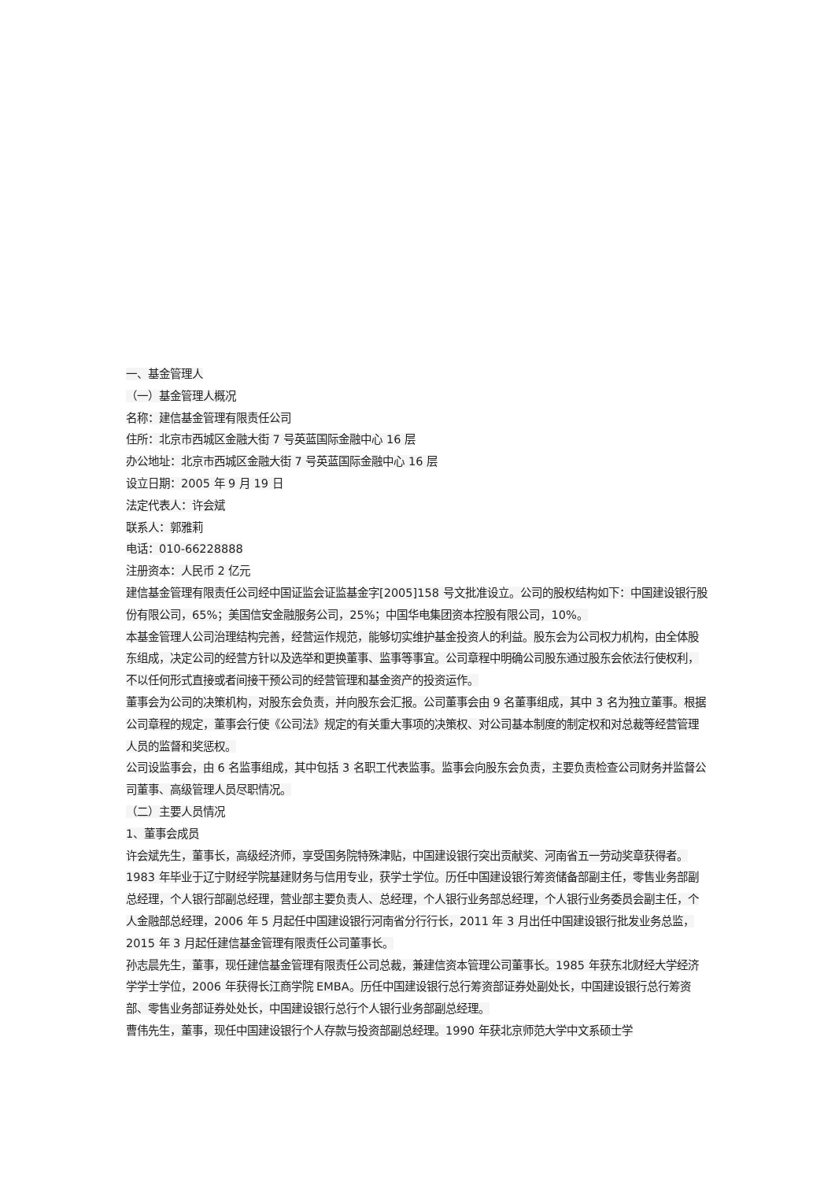一、基金管理人
（一）基金管理人概况
名称：建信基金管理有限责任公司
住所：北京市西城区金融大街 7 号英蓝国际金融中心 16 层
办公地址：北京市西城区金融大街 7 号英蓝国际金融中心 16 层
设立日期：2005 年 9 月 19 日
法定代表人：许会斌
联系人：郭雅莉
电话：010-66228888
注册资本：人民币 2 亿元
建信基金管理有限责任公司经中国证监会证监基金字[2005]158 号文批准设立。公司的股权结构如下：中国建设银行股份有限公司，65%；美国信安金融服务公司，25%；中国华电集团资本控股有限公司，10%。
本基金管理人公司治理结构完善，经营运作规范，能够切实维护基金投资人的利益。股东会为公司权力机构，由全体股东组成，决定公司的经营方针以及选举和更换董事、监事等事宜。公司章程中明确公司股东通过股东会依法行使权利，不以任何形式直接或者间接干预公司的经营管理和基金资产的投资运作。
董事会为公司的决策机构，对股东会负责，并向股东会汇报。公司董事会由 9 名董事组成，其中 3 名为独立董事。根据公司章程的规定，董事会行使《公司法》规定的有关重大事项的决策权、对公司基本制度的制定权和对总裁等经营管理人员的监督和奖惩权。
公司设监事会，由 6 名监事组成，其中包括 3 名职工代表监事。监事会向股东会负责，主要负责检查公司财务并监督公司董事、高级管理人员尽职情况。
（二）主要人员情况
1、董事会成员
许会斌先生，董事长，高级经济师，享受国务院特殊津贴，中国建设银行突出贡献奖、河南省五一劳动奖章获得者。1983 年毕业于辽宁财经学院基建财务与信用专业，获学士学位。历任中国建设银行筹资储备部副主任，零售业务部副总经理，个人银行部副总经理，营业部主要负责人、总经理，个人银行业务部总经理，个人银行业务委员会副主任，个人金融部总经理，2006 年 5 月起任中国建设银行河南省分行行长，2011 年 3 月出任中国建设银行批发业务总监，2015 年 3 月起任建信基金管理有限责任公司董事长。
孙志晨先生，董事，现任建信基金管理有限责任公司总裁，兼建信资本管理公司董事长。1985 年获东北财经大学经济学学士学位，2006 年获得长江商学院 EMBA。历任中国建设银行总行筹资部证券处副处长，中国建设银行总行筹资部、零售业务部证券处处长，中国建设银行总行个人银行业务部副总经理。
曹伟先生，董事，现任中国建设银行个人存款与投资部副总经理。1990 年获北京师范大学中文系硕士学